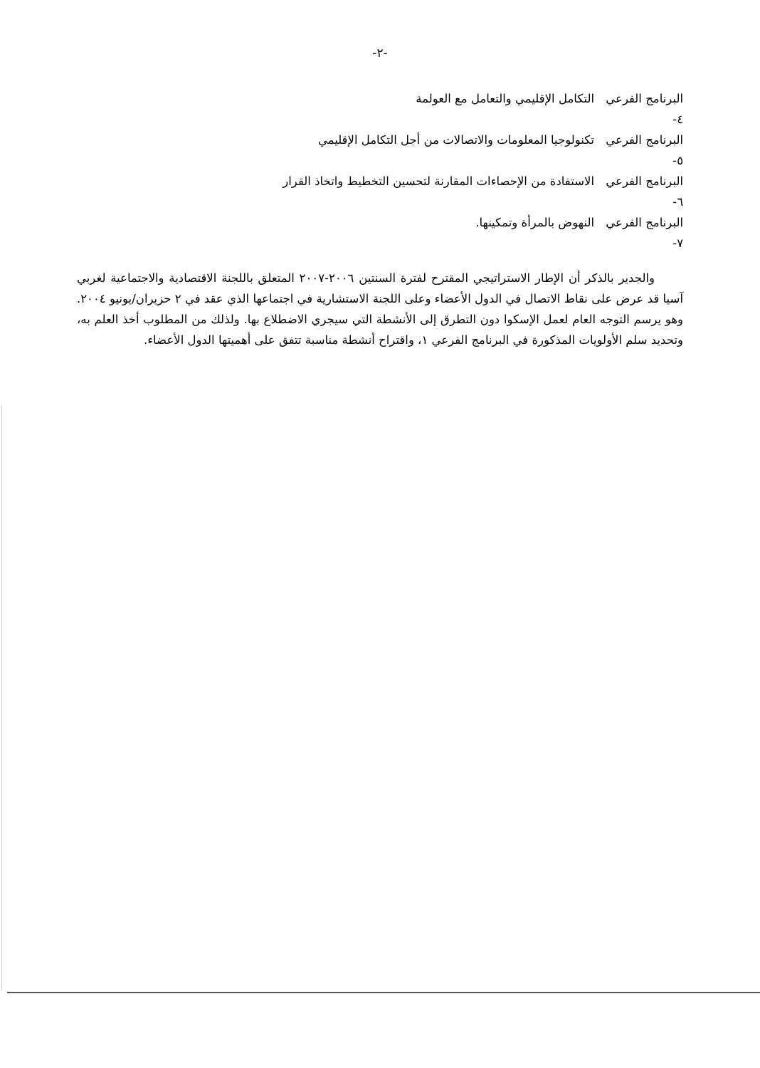-٢-
البرنامج الفرعي ٤- التكامل الإقليمي والتعامل مع العولمة
البرنامج الفرعي ٥- تكنولوجيا المعلومات والاتصالات من أجل التكامل الإقليمي
البرنامج الفرعي ٦- الاستفادة من الإحصاءات المقارنة لتحسين التخطيط واتخاذ القرار
البرنامج الفرعي ٧- النهوض بالمرأة وتمكينها.
والجدير بالذكر أن الإطار الاستراتيجي المقترح لفترة السنتين ٢٠٠٦-٢٠٠٧ المتعلق باللجنة الاقتصادية والاجتماعية لغربي آسيا قد عرض على نقاط الاتصال في الدول الأعضاء وعلى اللجنة الاستشارية في اجتماعها الذي عقد في ٢ حزيران/يونيو ٢٠٠٤. وهو يرسم التوجه العام لعمل الإسكوا دون التطرق إلى الأنشطة التي سيجري الاضطلاع بها. ولذلك من المطلوب أخذ العلم به، وتحديد سلم الأولويات المذكورة في البرنامج الفرعي ١، واقتراح أنشطة مناسبة تتفق على أهميتها الدول الأعضاء.